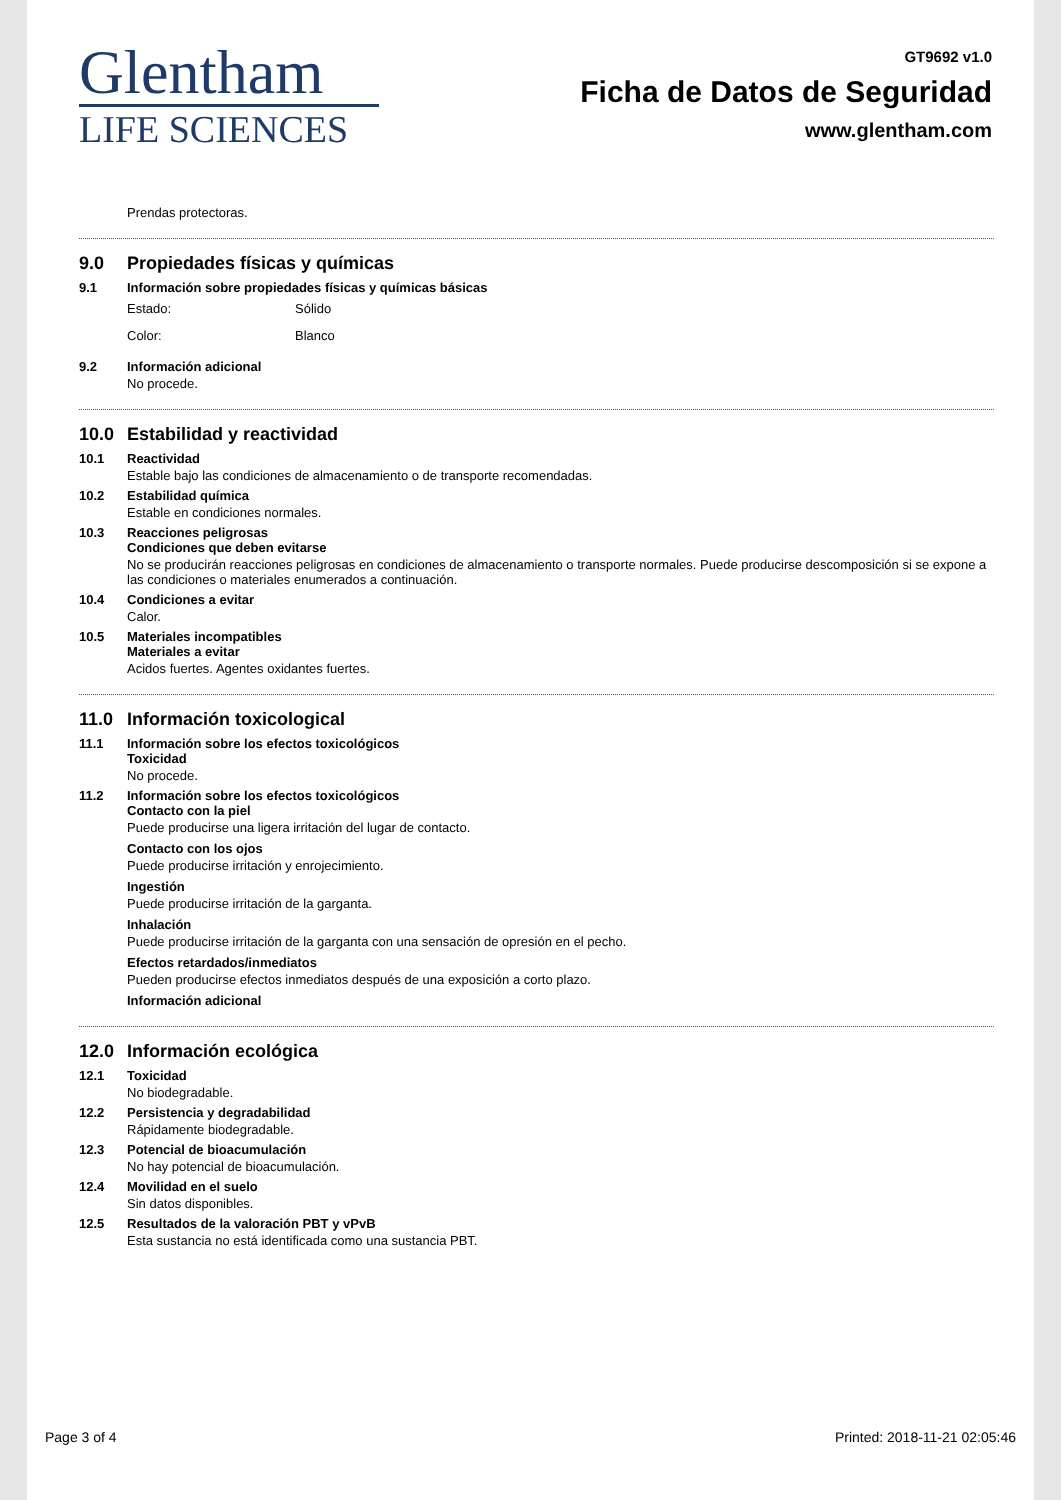Glentham
LIFE SCIENCES
GT9692 v1.0
Ficha de Datos de Seguridad
www.glentham.com
Prendas protectoras.
9.0 Propiedades físicas y químicas
9.1 Información sobre propiedades físicas y químicas básicas
Estado: Sólido
Color: Blanco
9.2 Información adicional
No procede.
10.0 Estabilidad y reactividad
10.1 Reactividad
Estable bajo las condiciones de almacenamiento o de transporte recomendadas.
10.2 Estabilidad química
Estable en condiciones normales.
10.3 Reacciones peligrosas
Condiciones que deben evitarse
No se producirán reacciones peligrosas en condiciones de almacenamiento o transporte normales. Puede producirse descomposición si se expone a las condiciones o materiales enumerados a continuación.
10.4 Condiciones a evitar
Calor.
10.5 Materiales incompatibles
Materiales a evitar
Acidos fuertes. Agentes oxidantes fuertes.
11.0 Información toxicological
11.1 Información sobre los efectos toxicológicos
Toxicidad
No procede.
11.2 Información sobre los efectos toxicológicos
Contacto con la piel
Puede producirse una ligera irritación del lugar de contacto.
Contacto con los ojos
Puede producirse irritación y enrojecimiento.
Ingestión
Puede producirse irritación de la garganta.
Inhalación
Puede producirse irritación de la garganta con una sensación de opresión en el pecho.
Efectos retardados/inmediatos
Pueden producirse efectos inmediatos después de una exposición a corto plazo.
Información adicional
12.0 Información ecológica
12.1 Toxicidad
No biodegradable.
12.2 Persistencia y degradabilidad
Rápidamente biodegradable.
12.3 Potencial de bioacumulación
No hay potencial de bioacumulación.
12.4 Movilidad en el suelo
Sin datos disponibles.
12.5 Resultados de la valoración PBT y vPvB
Esta sustancia no está identificada como una sustancia PBT.
Page 3 of 4 Printed: 2018-11-21 02:05:46